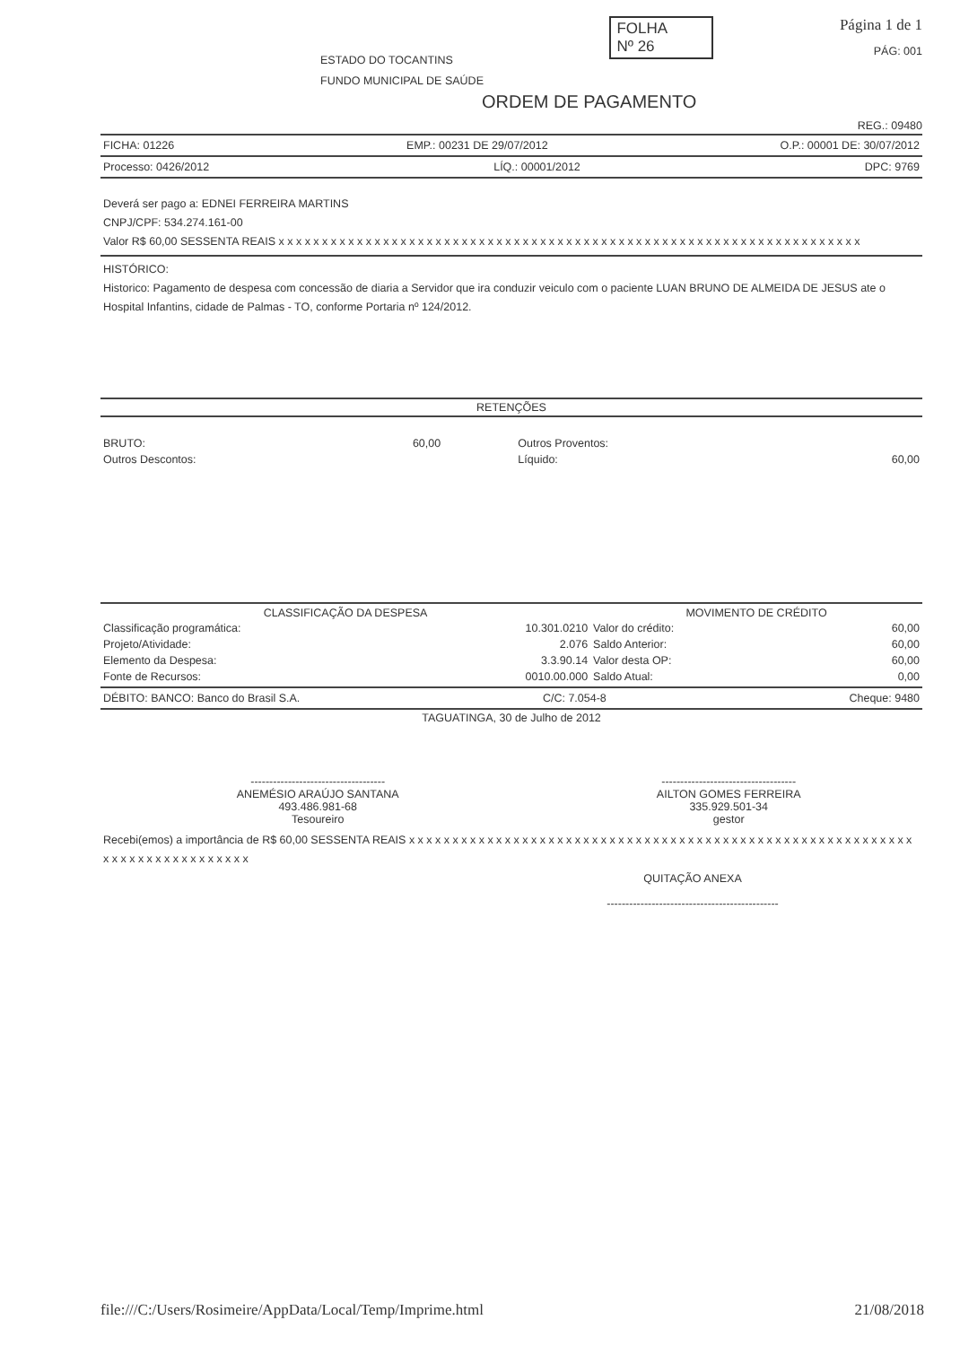ESTADO DO TOCANTINS
FUNDO MUNICIPAL DE SAÚDE
FOLHA
Nº 26
Página 1 de 1
PÁG: 001
ORDEM DE PAGAMENTO
REG.: 09480
FICHA: 01226 EMP.: 00231 DE 29/07/2012 O.P.: 00001 DE: 30/07/2012
Processo: 0426/2012 LÍQ.: 00001/2012 DPC: 9769
Deverá ser pago a: EDNEI FERREIRA MARTINS
CNPJ/CPF: 534.274.161-00
Valor R$ 60,00 SESSENTA REAIS x x x x x x x x x x x x x x x x x x x x x x x x x x x x x x x x x x x x x x x x x x x x x x x x x x x x x x x x x x x x x x x x x x x
HISTÓRICO:
Historico: Pagamento de despesa com concessão de diaria a Servidor que ira conduzir veiculo com o paciente LUAN BRUNO DE ALMEIDA DE JESUS ate o Hospital Infantins, cidade de Palmas - TO, conforme Portaria nº 124/2012.
RETENÇÕES
| BRUTO: | 60,00 | Outros Proventos: | |
| Outros Descontos: | | Líquido: | 60,00 |
| CLASSIFICAÇÃO DA DESPESA | | MOVIMENTO DE CRÉDITO | |
| --- | --- | --- | --- |
| Classificação programática: | 10.301.0210 | Valor do crédito: | 60,00 |
| Projeto/Atividade: | 2.076 | Saldo Anterior: | 60,00 |
| Elemento da Despesa: | 3.3.90.14 | Valor desta OP: | 60,00 |
| Fonte de Recursos: | 0010.00.000 | Saldo Atual: | 0,00 |
DÉBITO: BANCO: Banco do Brasil S.A. C/C: 7.054-8 Cheque: 9480
TAGUATINGA, 30 de Julho de 2012
| ------------------------------------ ANEMÉSIO ARAÚJO SANTANA 493.486.981-68 Tesoureiro | ------------------------------------ AILTON GOMES FERREIRA 335.929.501-34 gestor |
Recebi(emos) a importância de R$ 60,00 SESSENTA REAIS x x x x x x x x x x x x x x x x x x x x x x x x x x x x x x x x x x x x x x x x x x x x x x x x x x x x x x x x x x x x x x x x x x x x x x x x x x x
QUITAÇÃO ANEXA
----------------------------------------------
file:///C:/Users/Rosimeire/AppData/Local/Temp/Imprime.html 21/08/2018